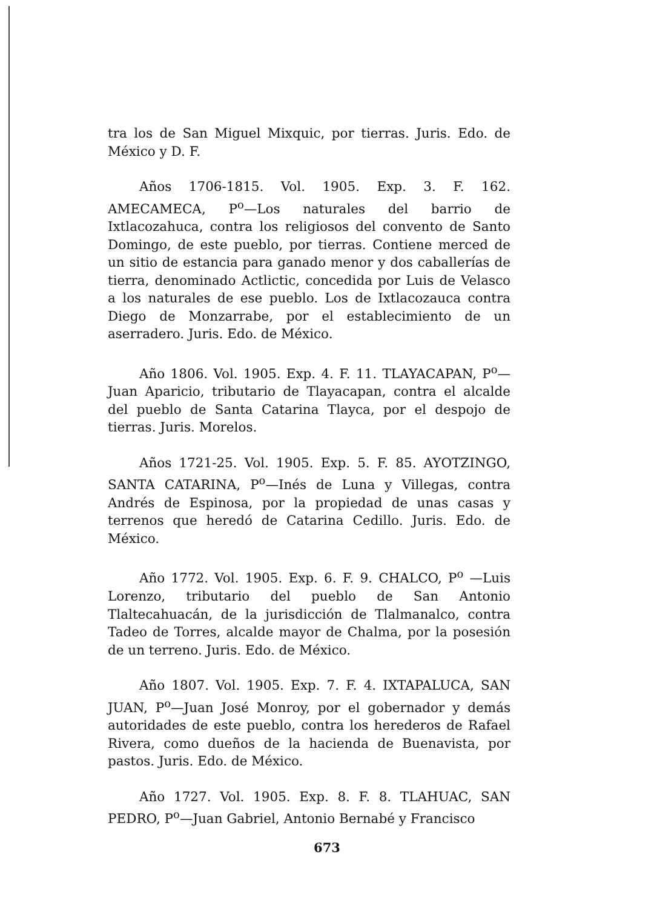tra los de San Miguel Mixquic, por tierras. Juris. Edo. de México y D. F.
Años 1706-1815. Vol. 1905. Exp. 3. F. 162. AMECAMECA, P<sup>o</sup>—Los naturales del barrio de Ixtlacozahuca, contra los religiosos del convento de Santo Domingo, de este pueblo, por tierras. Contiene merced de un sitio de estancia para ganado menor y dos caballerías de tierra, denominado Actlictic, concedida por Luis de Velasco a los naturales de ese pueblo. Los de Ixtlacozauca contra Diego de Monzarrabe, por el establecimiento de un aserradero. Juris. Edo. de México.
Año 1806. Vol. 1905. Exp. 4. F. 11. TLAYACAPAN, P<sup>o</sup>—Juan Aparicio, tributario de Tlayacapan, contra el alcalde del pueblo de Santa Catarina Tlayca, por el despojo de tierras. Juris. Morelos.
Años 1721-25. Vol. 1905. Exp. 5. F. 85. AYOTZINGO, SANTA CATARINA, P<sup>o</sup>—Inés de Luna y Villegas, contra Andrés de Espinosa, por la propiedad de unas casas y terrenos que heredó de Catarina Cedillo. Juris. Edo. de México.
Año 1772. Vol. 1905. Exp. 6. F. 9. CHALCO, P<sup>o</sup> —Luis Lorenzo, tributario del pueblo de San Antonio Tlaltecahuacán, de la jurisdicción de Tlalmanalco, contra Tadeo de Torres, alcalde mayor de Chalma, por la posesión de un terreno. Juris. Edo. de México.
Año 1807. Vol. 1905. Exp. 7. F. 4. IXTAPALUCA, SAN JUAN, P<sup>o</sup>—Juan José Monroy, por el gobernador y demás autoridades de este pueblo, contra los herederos de Rafael Rivera, como dueños de la hacienda de Buenavista, por pastos. Juris. Edo. de México.
Año 1727. Vol. 1905. Exp. 8. F. 8. TLAHUAC, SAN PEDRO, P<sup>o</sup>—Juan Gabriel, Antonio Bernabé y Francisco
673